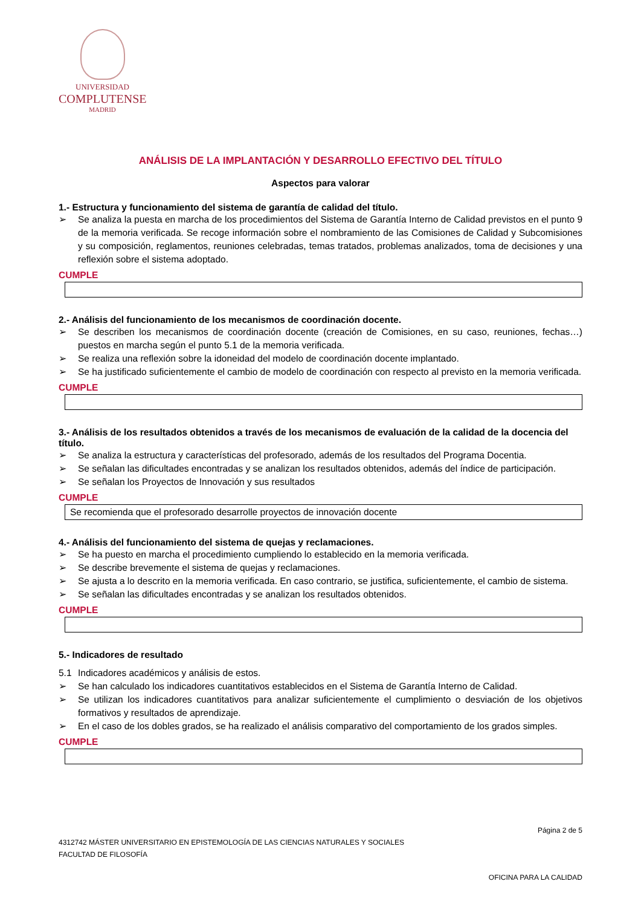UNIVERSIDAD
COMPLUTENSE
MADRID
ANÁLISIS DE LA IMPLANTACIÓN Y DESARROLLO EFECTIVO DEL TÍTULO
Aspectos para valorar
1.- Estructura y funcionamiento del sistema de garantía de calidad del título.
➢ Se analiza la puesta en marcha de los procedimientos del Sistema de Garantía Interno de Calidad previstos en el punto 9 de la memoria verificada. Se recoge información sobre el nombramiento de las Comisiones de Calidad y Subcomisiones y su composición, reglamentos, reuniones celebradas, temas tratados, problemas analizados, toma de decisiones y una reflexión sobre el sistema adoptado.
CUMPLE
2.- Análisis del funcionamiento de los mecanismos de coordinación docente.
➢ Se describen los mecanismos de coordinación docente (creación de Comisiones, en su caso, reuniones, fechas…) puestos en marcha según el punto 5.1 de la memoria verificada.
➢ Se realiza una reflexión sobre la idoneidad del modelo de coordinación docente implantado.
➢ Se ha justificado suficientemente el cambio de modelo de coordinación con respecto al previsto en la memoria verificada.
CUMPLE
3.- Análisis de los resultados obtenidos a través de los mecanismos de evaluación de la calidad de la docencia del título.
➢ Se analiza la estructura y características del profesorado, además de los resultados del Programa Docentia.
➢ Se señalan las dificultades encontradas y se analizan los resultados obtenidos, además del índice de participación.
➢ Se señalan los Proyectos de Innovación y sus resultados
CUMPLE
Se recomienda que el profesorado desarrolle proyectos de innovación docente
4.- Análisis del funcionamiento del sistema de quejas y reclamaciones.
➢ Se ha puesto en marcha el procedimiento cumpliendo lo establecido en la memoria verificada.
➢ Se describe brevemente el sistema de quejas y reclamaciones.
➢ Se ajusta a lo descrito en la memoria verificada. En caso contrario, se justifica, suficientemente, el cambio de sistema.
➢ Se señalan las dificultades encontradas y se analizan los resultados obtenidos.
CUMPLE
5.- Indicadores de resultado
5.1 Indicadores académicos y análisis de estos.
➢ Se han calculado los indicadores cuantitativos establecidos en el Sistema de Garantía Interno de Calidad.
➢ Se utilizan los indicadores cuantitativos para analizar suficientemente el cumplimiento o desviación de los objetivos formativos y resultados de aprendizaje.
➢ En el caso de los dobles grados, se ha realizado el análisis comparativo del comportamiento de los grados simples.
CUMPLE
Página 2 de 5
4312742 MÁSTER UNIVERSITARIO EN EPISTEMOLOGÍA DE LAS CIENCIAS NATURALES Y SOCIALES
FACULTAD DE FILOSOFÍA
OFICINA PARA LA CALIDAD